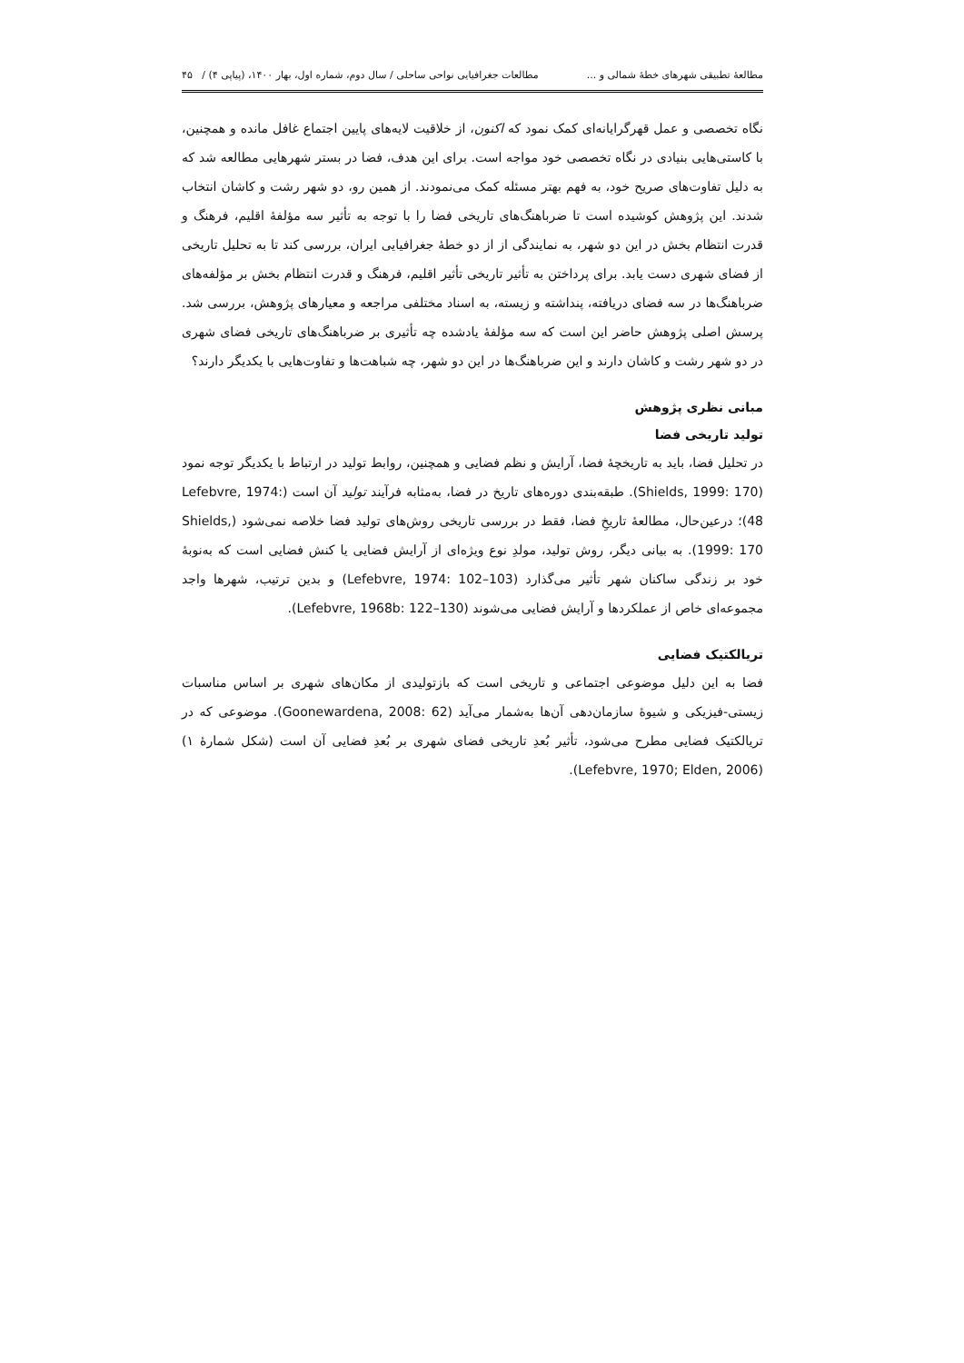مطالعۀ تطبیقی شهرهای خطۀ شمالی و ... مطالعات جغرافیایی نواحی ساحلی / سال دوم، شماره اول، بهار ۱۴۰۰، (پیاپی ۴) / ۴۵
نگاه تخصصی و عمل قهرگرایانه‌ای کمک نمود که اکنون، از خلاقیت لایه‌های پایین اجتماع غافل مانده و همچنین، با کاستی‌هایی بنیادی در نگاه تخصصی خود مواجه است. برای این هدف، فضا در بستر شهرهایی مطالعه شد که به دلیل تفاوت‌های صریح خود، به فهم بهتر مسئله کمک می‌نمودند. از همین رو، دو شهر رشت و کاشان انتخاب شدند. این پژوهش کوشیده است تا ضرباهنگ‌های تاریخی فضا را با توجه به تأثیر سه مؤلفۀ اقلیم، فرهنگ و قدرت انتظام بخش در این دو شهر، به نمایندگی از از دو خطۀ جغرافیایی ایران، بررسی کند تا به تحلیل تاریخی از فضای شهری دست یابد. برای پرداختن به تأثیر تاریخی تأثیر اقلیم، فرهنگ و قدرت انتظام بخش بر مؤلفه‌های ضرباهنگ‌ها در سه فضای دریافته، پنداشته و زیسته، به اسناد مختلفی مراجعه و معیارهای پژوهش، بررسی شد. پرسش اصلی پژوهش حاضر این است که سه مؤلفۀ یادشده چه تأثیری بر ضرباهنگ‌های تاریخی فضای شهری در دو شهر رشت و کاشان دارند و این ضرباهنگ‌ها در این دو شهر، چه شباهت‌ها و تفاوت‌هایی با یکدیگر دارند؟
مبانی نظری پژوهش
تولید تاریخی فضا
در تحلیل فضا، باید به تاریخچۀ فضا، آرایش و نظم فضایی و همچنین، روابط تولید در ارتباط با یکدیگر توجه نمود (Shields, 1999: 170). طبقه‌بندی دوره‌های تاریخ در فضا، به‌مثابه فرآیند تولید آن است (Lefebvre, 1974: 48)؛ درعین‌حال، مطالعۀ تاریخِ فضا، فقط در بررسی تاریخی روش‌های تولید فضا خلاصه نمی‌شود (Shields, 1999: 170). به بیانی دیگر، روش تولید، مولدِ نوع ویژه‌ای از آرایش فضایی یا کنش فضایی است که به‌نوبۀ خود بر زندگی ساکنان شهر تأثیر می‌گذارد (Lefebvre, 1974: 102–103) و بدین ترتیب، شهرها واجد مجموعه‌ای خاص از عملکردها و آرایش فضایی می‌شوند (Lefebvre, 1968b: 122–130).
تریالکتیک فضایی
فضا به این دلیل موضوعی اجتماعی و تاریخی است که بازتولیدی از مکان‌های شهری بر اساس مناسبات زیستی-فیزیکی و شیوۀ سازمان‌دهی آن‌ها به‌شمار می‌آید (Goonewardena, 2008: 62). موضوعی که در تریالکتیک فضایی مطرح می‌شود، تأثیر بُعدِ تاریخی فضای شهری بر بُعدِ فضایی آن است (شکل شمارۀ ۱) (Lefebvre, 1970; Elden, 2006).